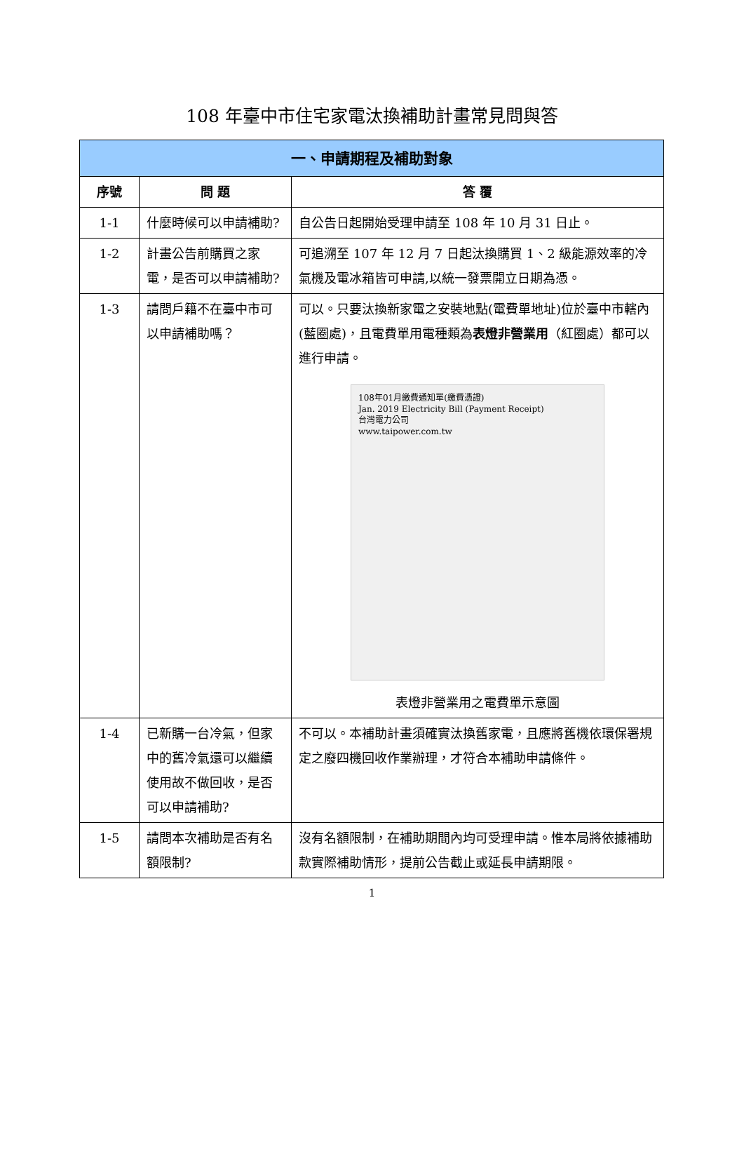108 年臺中市住宅家電汰換補助計畫常見問與答
| 一、申請期程及補助對象 | | |
| --- | --- | --- |
| 序號 | 問 題 | 答 覆 |
| 1-1 | 什麼時候可以申請補助? | 自公告日起開始受理申請至 108 年 10 月 31 日止。 |
| 1-2 | 計畫公告前購買之家電，是否可以申請補助? | 可追溯至 107 年 12 月 7 日起汰換購買 1、2 級能源效率的冷氣機及電冰箱皆可申請,以統一發票開立日期為憑。 |
| 1-3 | 請問戶籍不在臺中市可以申請補助嗎？ | 可以。只要汰換新家電之安裝地點(電費單地址)位於臺中市轄內(藍圈處)，且電費單用電種類為 表燈非營業用 （紅圈處）都可以進行申請。 108年01月繳費通知單(繳費憑證) Jan. 2019 Electricity Bill (Payment Receipt) 台灣電力公司 www.taipower.com.tw 表燈非營業用之電費單示意圖 |
| 1-4 | 已新購一台冷氣，但家中的舊冷氣還可以繼續使用故不做回收，是否可以申請補助? | 不可以。本補助計畫須確實汰換舊家電，且應將舊機依環保署規定之廢四機回收作業辦理，才符合本補助申請條件。 |
| 1-5 | 請問本次補助是否有名額限制? | 沒有名額限制，在補助期間內均可受理申請。惟本局將依據補助款實際補助情形，提前公告截止或延長申請期限。 |
1